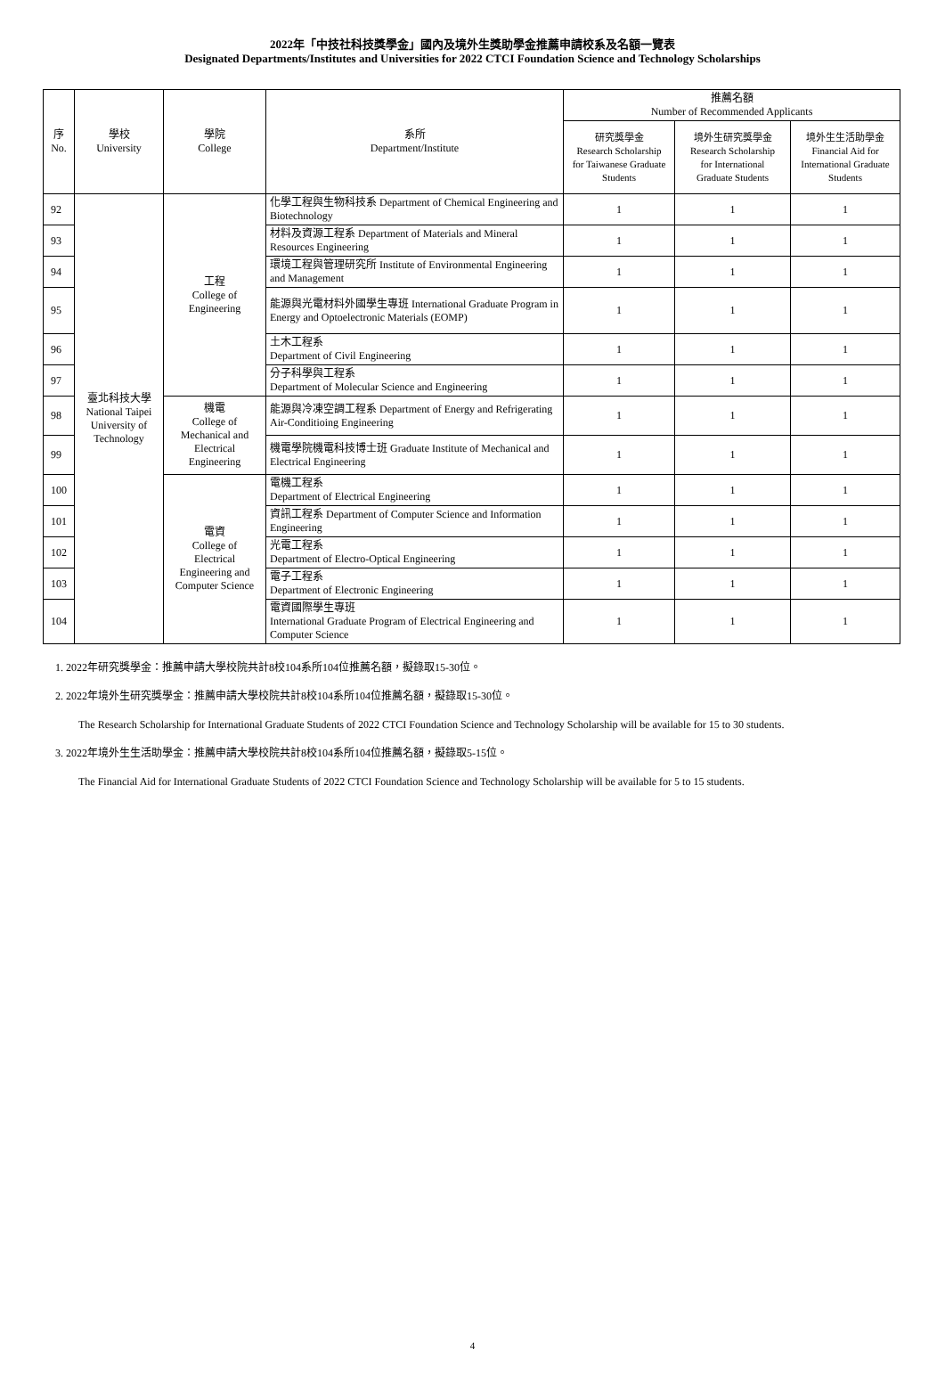2022年「中技社科技獎學金」國內及境外生獎助學金推薦申請校系及名額一覽表
Designated Departments/Institutes and Universities for 2022 CTCI Foundation Science and Technology Scholarships
| 序 No. | 學校 University | 學院 College | 系所 Department/Institute | 推薦名額 Number of Recommended Applicants | | |
| --- | --- | --- | --- | --- | --- | --- |
| | | | | 研究獎學金 Research Scholarship for Taiwanese Graduate Students | 境外生研究獎學金 Research Scholarship for International Graduate Students | 境外生生活助學金 Financial Aid for International Graduate Students |
| 92 | 臺北科技大學 National Taipei University of Technology | 工程 College of Engineering | 化學工程與生物科技系 Department of Chemical Engineering and Biotechnology | 1 | 1 | 1 |
| 93 | | | 材料及資源工程系 Department of Materials and Mineral Resources Engineering | 1 | 1 | 1 |
| 94 | | | 環境工程與管理研究所 Institute of Environmental Engineering and Management | 1 | 1 | 1 |
| 95 | | | 能源與光電材料外國學生專班 International Graduate Program in Energy and Optoelectronic Materials (EOMP) | 1 | 1 | 1 |
| 96 | | | 土木工程系 Department of Civil Engineering | 1 | 1 | 1 |
| 97 | | | 分子科學與工程系 Department of Molecular Science and Engineering | 1 | 1 | 1 |
| 98 | | 機電 College of Mechanical and Electrical Engineering | 能源與冷凍空調工程系 Department of Energy and Refrigerating Air-Conditioing Engineering | 1 | 1 | 1 |
| 99 | | | 機電學院機電科技博士班 Graduate Institute of Mechanical and Electrical Engineering | 1 | 1 | 1 |
| 100 | | 電資 College of Electrical Engineering and Computer Science | 電機工程系 Department of Electrical Engineering | 1 | 1 | 1 |
| 101 | | | 資訊工程系 Department of Computer Science and Information Engineering | 1 | 1 | 1 |
| 102 | | | 光電工程系 Department of Electro-Optical Engineering | 1 | 1 | 1 |
| 103 | | | 電子工程系 Department of Electronic Engineering | 1 | 1 | 1 |
| 104 | | | 電資國際學生專班 International Graduate Program of Electrical Engineering and Computer Science | 1 | 1 | 1 |
1. 2022年研究獎學金：推薦申請大學校院共計8校104系所104位推薦名額，擬錄取15-30位。
2. 2022年境外生研究獎學金：推薦申請大學校院共計8校104系所104位推薦名額，擬錄取15-30位。
The Research Scholarship for International Graduate Students of 2022 CTCI Foundation Science and Technology Scholarship will be available for 15 to 30 students.
3. 2022年境外生生活助學金：推薦申請大學校院共計8校104系所104位推薦名額，擬錄取5-15位。
The Financial Aid for International Graduate Students of 2022 CTCI Foundation Science and Technology Scholarship will be available for 5 to 15 students.
4